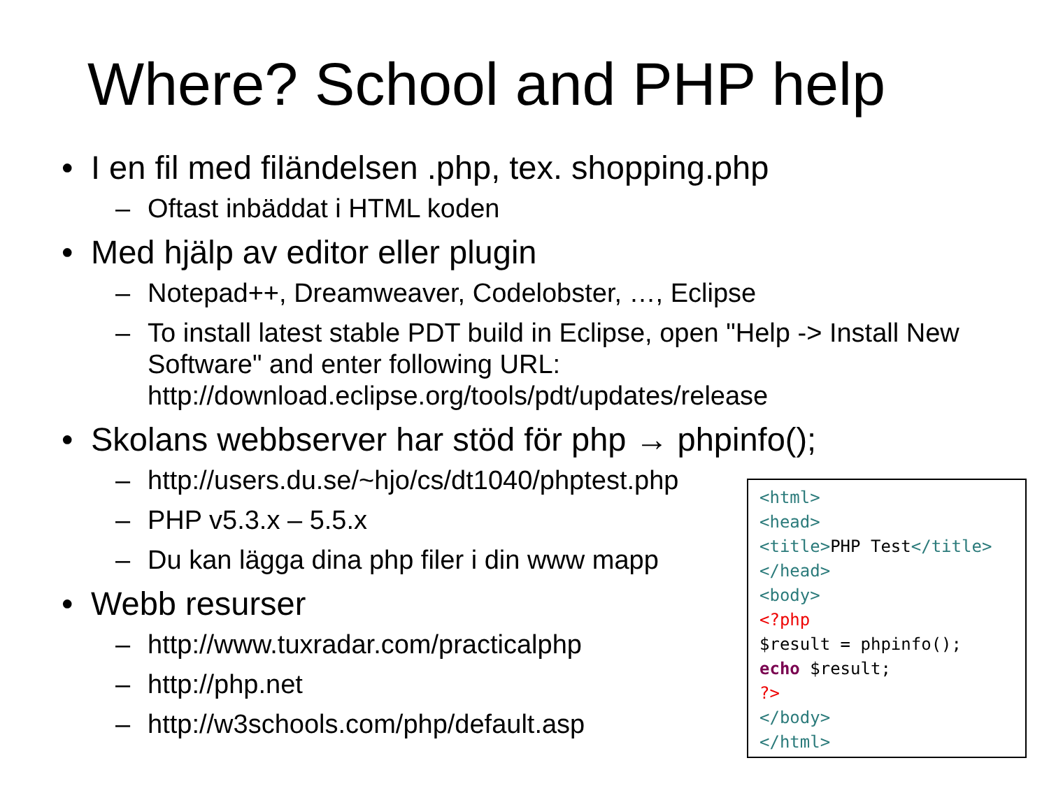Where? School and PHP help
• I en fil med filändelsen .php, tex. shopping.php
– Oftast inbäddat i HTML koden
• Med hjälp av editor eller plugin
– Notepad++, Dreamweaver, Codelobster, …, Eclipse
– To install latest stable PDT build in Eclipse, open "Help -> Install New Software" and enter following URL: http://download.eclipse.org/tools/pdt/updates/release
• Skolans webbserver har stöd för php → phpinfo();
– http://users.du.se/~hjo/cs/dt1040/phptest.php
– PHP v5.3.x – 5.5.x
– Du kan lägga dina php filer i din www mapp
• Webb resurser
– http://www.tuxradar.com/practicalphp
– http://php.net
– http://w3schools.com/php/default.asp
<html>
<head>
<title>PHP Test</title>
</head>
<body>
<?php
$result = phpinfo();
echo $result;
?>
</body>
</html>